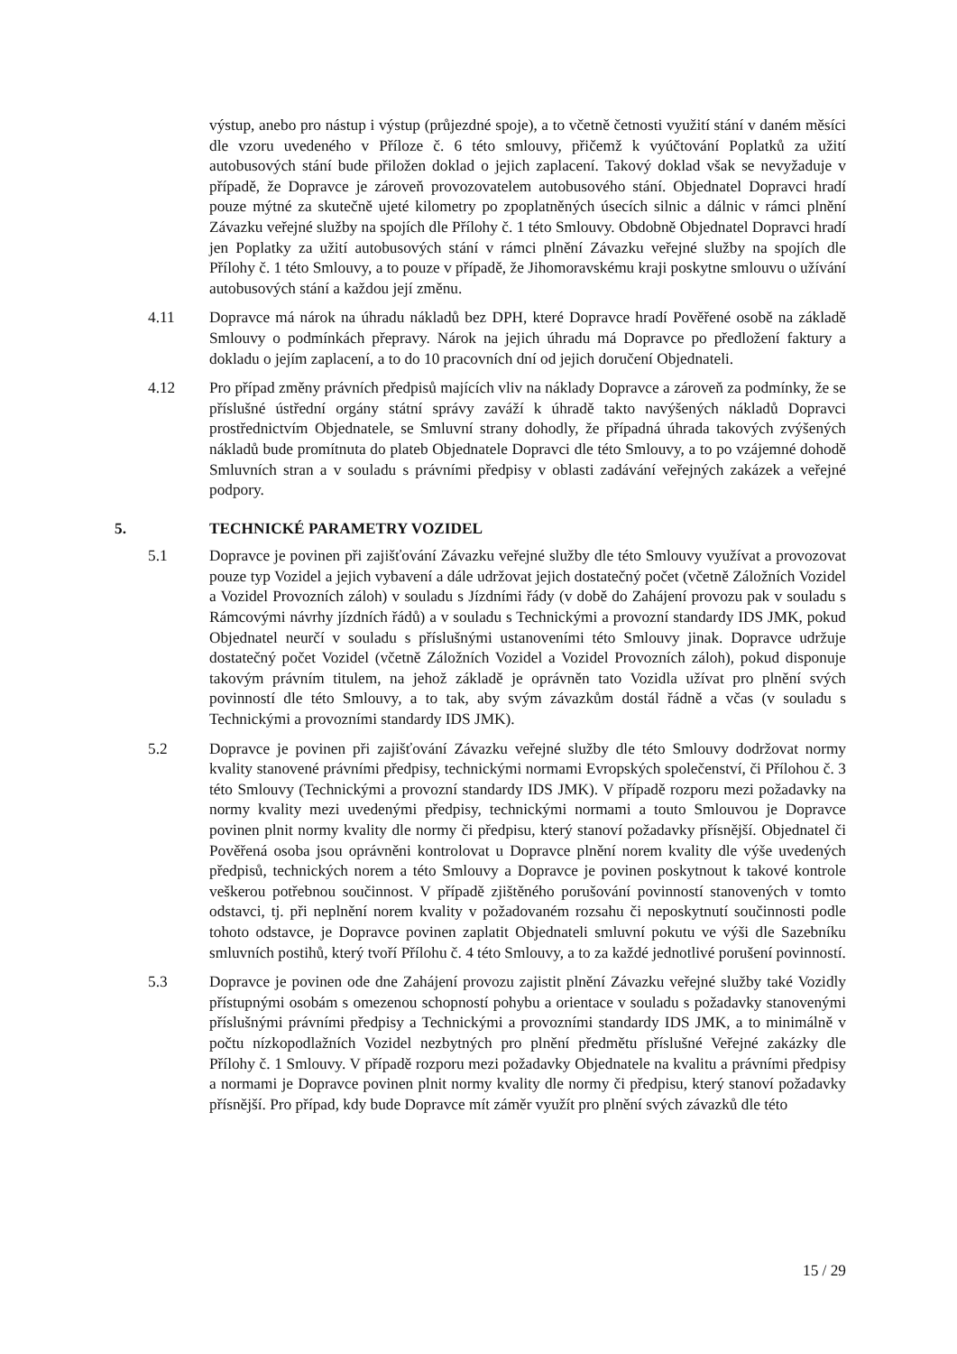výstup, anebo pro nástup i výstup (průjezdné spoje), a to včetně četnosti využití stání v daném měsíci dle vzoru uvedeného v Příloze č. 6 této smlouvy, přičemž k vyúčtování Poplatků za užití autobusových stání bude přiložen doklad o jejich zaplacení. Takový doklad však se nevyžaduje v případě, že Dopravce je zároveň provozovatelem autobusového stání. Objednatel Dopravci hradí pouze mýtné za skutečně ujeté kilometry po zpoplatněných úsecích silnic a dálnic v rámci plnění Závazku veřejné služby na spojích dle Přílohy č. 1 této Smlouvy. Obdobně Objednatel Dopravci hradí jen Poplatky za užití autobusových stání v rámci plnění Závazku veřejné služby na spojích dle Přílohy č. 1 této Smlouvy, a to pouze v případě, že Jihomoravskému kraji poskytne smlouvu o užívání autobusových stání a každou její změnu.
4.11 Dopravce má nárok na úhradu nákladů bez DPH, které Dopravce hradí Pověřené osobě na základě Smlouvy o podmínkách přepravy. Nárok na jejich úhradu má Dopravce po předložení faktury a dokladu o jejím zaplacení, a to do 10 pracovních dní od jejich doručení Objednateli.
4.12 Pro případ změny právních předpisů majících vliv na náklady Dopravce a zároveň za podmínky, že se příslušné ústřední orgány státní správy zaváží k úhradě takto navýšených nákladů Dopravci prostřednictvím Objednatele, se Smluvní strany dohodly, že případná úhrada takových zvýšených nákladů bude promítnuta do plateb Objednatele Dopravci dle této Smlouvy, a to po vzájemné dohodě Smluvních stran a v souladu s právními předpisy v oblasti zadávání veřejných zakázek a veřejné podpory.
5. TECHNICKÉ PARAMETRY VOZIDEL
5.1 Dopravce je povinen při zajišťování Závazku veřejné služby dle této Smlouvy využívat a provozovat pouze typ Vozidel a jejich vybavení a dále udržovat jejich dostatečný počet (včetně Záložních Vozidel a Vozidel Provozních záloh) v souladu s Jízdními řády (v době do Zahájení provozu pak v souladu s Rámcovými návrhy jízdních řádů) a v souladu s Technickými a provozní standardy IDS JMK, pokud Objednatel neurčí v souladu s příslušnými ustanoveními této Smlouvy jinak. Dopravce udržuje dostatečný počet Vozidel (včetně Záložních Vozidel a Vozidel Provozních záloh), pokud disponuje takovým právním titulem, na jehož základě je oprávněn tato Vozidla užívat pro plnění svých povinností dle této Smlouvy, a to tak, aby svým závazkům dostál řádně a včas (v souladu s Technickými a provozními standardy IDS JMK).
5.2 Dopravce je povinen při zajišťování Závazku veřejné služby dle této Smlouvy dodržovat normy kvality stanovené právními předpisy, technickými normami Evropských společenství, či Přílohou č. 3 této Smlouvy (Technickými a provozní standardy IDS JMK). V případě rozporu mezi požadavky na normy kvality mezi uvedenými předpisy, technickými normami a touto Smlouvou je Dopravce povinen plnit normy kvality dle normy či předpisu, který stanoví požadavky přísnější. Objednatel či Pověřená osoba jsou oprávněni kontrolovat u Dopravce plnění norem kvality dle výše uvedených předpisů, technických norem a této Smlouvy a Dopravce je povinen poskytnout k takové kontrole veškerou potřebnou součinnost. V případě zjištěného porušování povinností stanovených v tomto odstavci, tj. při neplnění norem kvality v požadovaném rozsahu či neposkytnutí součinnosti podle tohoto odstavce, je Dopravce povinen zaplatit Objednateli smluvní pokutu ve výši dle Sazebníku smluvních postihů, který tvoří Přílohu č. 4 této Smlouvy, a to za každé jednotlivé porušení povinností.
5.3 Dopravce je povinen ode dne Zahájení provozu zajistit plnění Závazku veřejné služby také Vozidly přístupnými osobám s omezenou schopností pohybu a orientace v souladu s požadavky stanovenými příslušnými právními předpisy a Technickými a provozními standardy IDS JMK, a to minimálně v počtu nízkopodlažních Vozidel nezbytných pro plnění předmětu příslušné Veřejné zakázky dle Přílohy č. 1 Smlouvy. V případě rozporu mezi požadavky Objednatele na kvalitu a právními předpisy a normami je Dopravce povinen plnit normy kvality dle normy či předpisu, který stanoví požadavky přísnější. Pro případ, kdy bude Dopravce mít záměr využít pro plnění svých závazků dle této
15 / 29